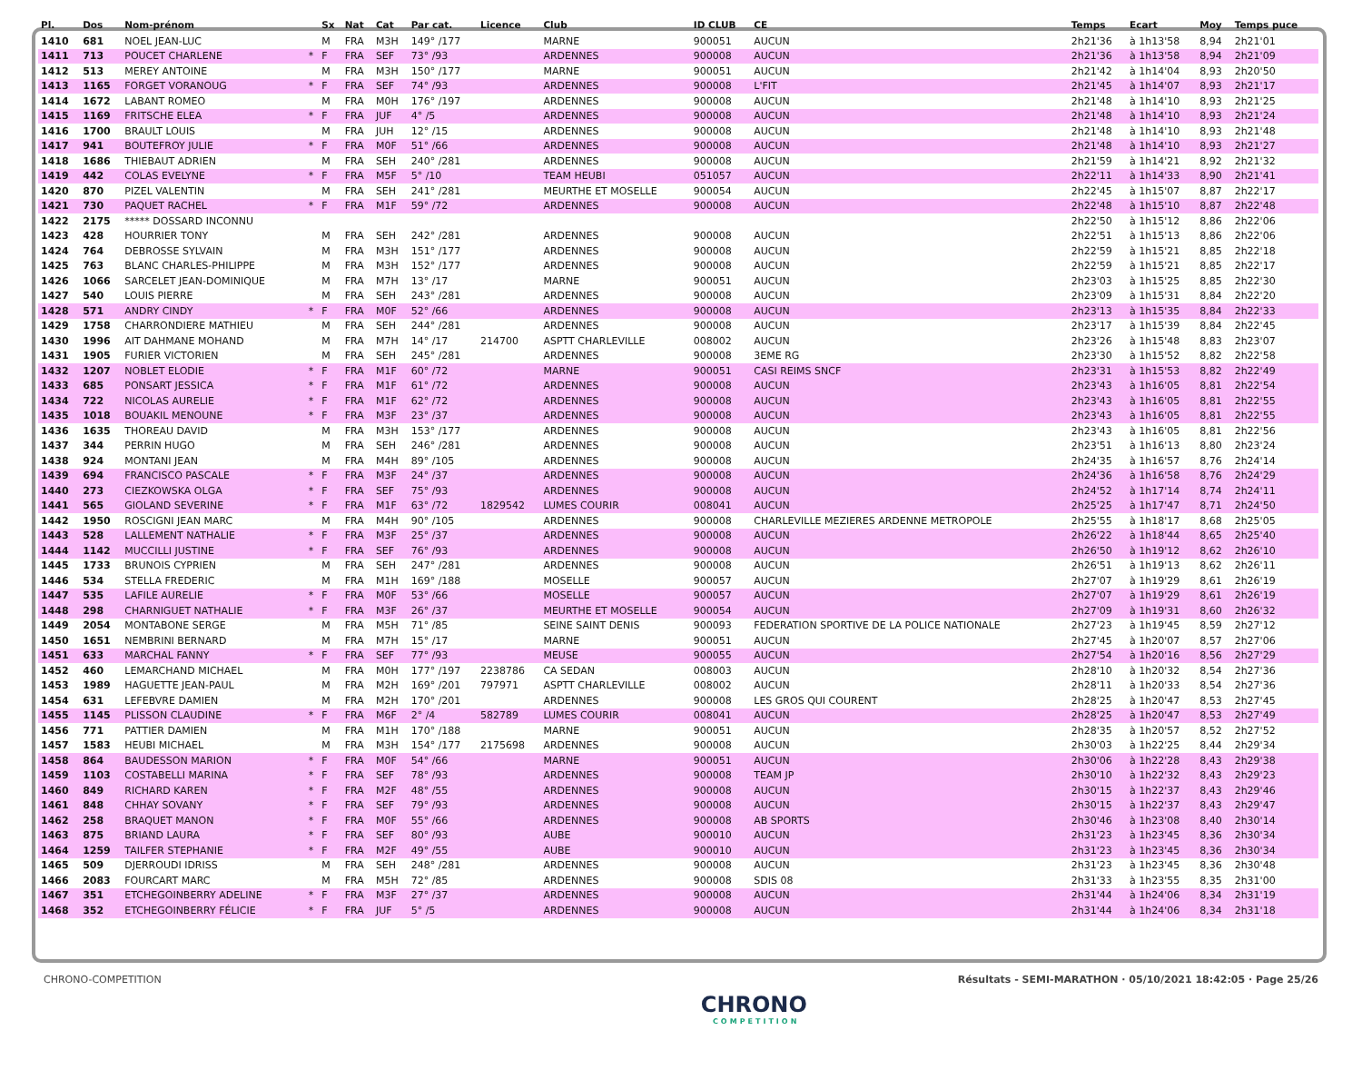| Pl. | Dos | Nom-prénom | | Sx | Nat | Cat | Par cat. | Licence | Club | ID CLUB | CE | Temps | Ecart | Moy | Temps puce |
| --- | --- | --- | --- | --- | --- | --- | --- | --- | --- | --- | --- | --- | --- | --- | --- |
| 1410 | 681 | NOEL JEAN-LUC | | M | FRA | M3H | 149° /177 | | MARNE | 900051 | AUCUN | 2h21'36 | à 1h13'58 | 8,94 | 2h21'01 |
| 1411 | 713 | POUCET CHARLENE | * | F | FRA | SEF | 73° /93 | | ARDENNES | 900008 | AUCUN | 2h21'36 | à 1h13'58 | 8,94 | 2h21'09 |
| 1412 | 513 | MEREY ANTOINE | | M | FRA | M3H | 150° /177 | | MARNE | 900051 | AUCUN | 2h21'42 | à 1h14'04 | 8,93 | 2h20'50 |
| 1413 | 1165 | FORGET VORANOUG | * | F | FRA | SEF | 74° /93 | | ARDENNES | 900008 | L'FIT | 2h21'45 | à 1h14'07 | 8,93 | 2h21'17 |
| 1414 | 1672 | LABANT ROMEO | | M | FRA | M0H | 176° /197 | | ARDENNES | 900008 | AUCUN | 2h21'48 | à 1h14'10 | 8,93 | 2h21'25 |
| 1415 | 1169 | FRITSCHE ELEA | * | F | FRA | JUF | 4° /5 | | ARDENNES | 900008 | AUCUN | 2h21'48 | à 1h14'10 | 8,93 | 2h21'24 |
| 1416 | 1700 | BRAULT LOUIS | | M | FRA | JUH | 12° /15 | | ARDENNES | 900008 | AUCUN | 2h21'48 | à 1h14'10 | 8,93 | 2h21'48 |
| 1417 | 941 | BOUTEFROY JULIE | * | F | FRA | M0F | 51° /66 | | ARDENNES | 900008 | AUCUN | 2h21'48 | à 1h14'10 | 8,93 | 2h21'27 |
| 1418 | 1686 | THIEBAUT ADRIEN | | M | FRA | SEH | 240° /281 | | ARDENNES | 900008 | AUCUN | 2h21'59 | à 1h14'21 | 8,92 | 2h21'32 |
| 1419 | 442 | COLAS EVELYNE | * | F | FRA | M5F | 5° /10 | | TEAM HEUBI | 051057 | AUCUN | 2h22'11 | à 1h14'33 | 8,90 | 2h21'41 |
| 1420 | 870 | PIZEL VALENTIN | | M | FRA | SEH | 241° /281 | | MEURTHE ET MOSELLE | 900054 | AUCUN | 2h22'45 | à 1h15'07 | 8,87 | 2h22'17 |
| 1421 | 730 | PAQUET RACHEL | * | F | FRA | M1F | 59° /72 | | ARDENNES | 900008 | AUCUN | 2h22'48 | à 1h15'10 | 8,87 | 2h22'48 |
| 1422 | 2175 | ***** DOSSARD INCONNU | | | | | | | | | | 2h22'50 | à 1h15'12 | 8,86 | 2h22'06 |
| 1423 | 428 | HOURRIER TONY | | M | FRA | SEH | 242° /281 | | ARDENNES | 900008 | AUCUN | 2h22'51 | à 1h15'13 | 8,86 | 2h22'06 |
| 1424 | 764 | DEBROSSE SYLVAIN | | M | FRA | M3H | 151° /177 | | ARDENNES | 900008 | AUCUN | 2h22'59 | à 1h15'21 | 8,85 | 2h22'18 |
| 1425 | 763 | BLANC CHARLES-PHILIPPE | | M | FRA | M3H | 152° /177 | | ARDENNES | 900008 | AUCUN | 2h22'59 | à 1h15'21 | 8,85 | 2h22'17 |
| 1426 | 1066 | SARCELET JEAN-DOMINIQUE | | M | FRA | M7H | 13° /17 | | MARNE | 900051 | AUCUN | 2h23'03 | à 1h15'25 | 8,85 | 2h22'30 |
| 1427 | 540 | LOUIS PIERRE | | M | FRA | SEH | 243° /281 | | ARDENNES | 900008 | AUCUN | 2h23'09 | à 1h15'31 | 8,84 | 2h22'20 |
| 1428 | 571 | ANDRY CINDY | * | F | FRA | M0F | 52° /66 | | ARDENNES | 900008 | AUCUN | 2h23'13 | à 1h15'35 | 8,84 | 2h22'33 |
| 1429 | 1758 | CHARRONDIERE MATHIEU | | M | FRA | SEH | 244° /281 | | ARDENNES | 900008 | AUCUN | 2h23'17 | à 1h15'39 | 8,84 | 2h22'45 |
| 1430 | 1996 | AIT DAHMANE MOHAND | | M | FRA | M7H | 14° /17 | 214700 | ASPTT CHARLEVILLE | 008002 | AUCUN | 2h23'26 | à 1h15'48 | 8,83 | 2h23'07 |
| 1431 | 1905 | FURIER VICTORIEN | | M | FRA | SEH | 245° /281 | | ARDENNES | 900008 | 3EME RG | 2h23'30 | à 1h15'52 | 8,82 | 2h22'58 |
| 1432 | 1207 | NOBLET ELODIE | * | F | FRA | M1F | 60° /72 | | MARNE | 900051 | CASI REIMS SNCF | 2h23'31 | à 1h15'53 | 8,82 | 2h22'49 |
| 1433 | 685 | PONSART JESSICA | * | F | FRA | M1F | 61° /72 | | ARDENNES | 900008 | AUCUN | 2h23'43 | à 1h16'05 | 8,81 | 2h22'54 |
| 1434 | 722 | NICOLAS AURELIE | * | F | FRA | M1F | 62° /72 | | ARDENNES | 900008 | AUCUN | 2h23'43 | à 1h16'05 | 8,81 | 2h22'55 |
| 1435 | 1018 | BOUAKIL MENOUNE | * | F | FRA | M3F | 23° /37 | | ARDENNES | 900008 | AUCUN | 2h23'43 | à 1h16'05 | 8,81 | 2h22'55 |
| 1436 | 1635 | THOREAU DAVID | | M | FRA | M3H | 153° /177 | | ARDENNES | 900008 | AUCUN | 2h23'43 | à 1h16'05 | 8,81 | 2h22'56 |
| 1437 | 344 | PERRIN HUGO | | M | FRA | SEH | 246° /281 | | ARDENNES | 900008 | AUCUN | 2h23'51 | à 1h16'13 | 8,80 | 2h23'24 |
| 1438 | 924 | MONTANI JEAN | | M | FRA | M4H | 89° /105 | | ARDENNES | 900008 | AUCUN | 2h24'35 | à 1h16'57 | 8,76 | 2h24'14 |
| 1439 | 694 | FRANCISCO PASCALE | * | F | FRA | M3F | 24° /37 | | ARDENNES | 900008 | AUCUN | 2h24'36 | à 1h16'58 | 8,76 | 2h24'29 |
| 1440 | 273 | CIEZKOWSKA OLGA | * | F | FRA | SEF | 75° /93 | | ARDENNES | 900008 | AUCUN | 2h24'52 | à 1h17'14 | 8,74 | 2h24'11 |
| 1441 | 565 | GIOLAND SEVERINE | * | F | FRA | M1F | 63° /72 | 1829542 | LUMES COURIR | 008041 | AUCUN | 2h25'25 | à 1h17'47 | 8,71 | 2h24'50 |
| 1442 | 1950 | ROSCIGNI JEAN MARC | | M | FRA | M4H | 90° /105 | | ARDENNES | 900008 | CHARLEVILLE MEZIERES ARDENNE METROPOLE | 2h25'55 | à 1h18'17 | 8,68 | 2h25'05 |
| 1443 | 528 | LALLEMENT NATHALIE | * | F | FRA | M3F | 25° /37 | | ARDENNES | 900008 | AUCUN | 2h26'22 | à 1h18'44 | 8,65 | 2h25'40 |
| 1444 | 1142 | MUCCILLI JUSTINE | * | F | FRA | SEF | 76° /93 | | ARDENNES | 900008 | AUCUN | 2h26'50 | à 1h19'12 | 8,62 | 2h26'10 |
| 1445 | 1733 | BRUNOIS CYPRIEN | | M | FRA | SEH | 247° /281 | | ARDENNES | 900008 | AUCUN | 2h26'51 | à 1h19'13 | 8,62 | 2h26'11 |
| 1446 | 534 | STELLA FREDERIC | | M | FRA | M1H | 169° /188 | | MOSELLE | 900057 | AUCUN | 2h27'07 | à 1h19'29 | 8,61 | 2h26'19 |
| 1447 | 535 | LAFILE AURELIE | * | F | FRA | M0F | 53° /66 | | MOSELLE | 900057 | AUCUN | 2h27'07 | à 1h19'29 | 8,61 | 2h26'19 |
| 1448 | 298 | CHARNIGUET NATHALIE | * | F | FRA | M3F | 26° /37 | | MEURTHE ET MOSELLE | 900054 | AUCUN | 2h27'09 | à 1h19'31 | 8,60 | 2h26'32 |
| 1449 | 2054 | MONTABONE SERGE | | M | FRA | M5H | 71° /85 | | SEINE SAINT DENIS | 900093 | FEDERATION SPORTIVE DE LA POLICE NATIONALE | 2h27'23 | à 1h19'45 | 8,59 | 2h27'12 |
| 1450 | 1651 | NEMBRINI BERNARD | | M | FRA | M7H | 15° /17 | | MARNE | 900051 | AUCUN | 2h27'45 | à 1h20'07 | 8,57 | 2h27'06 |
| 1451 | 633 | MARCHAL FANNY | * | F | FRA | SEF | 77° /93 | | MEUSE | 900055 | AUCUN | 2h27'54 | à 1h20'16 | 8,56 | 2h27'29 |
| 1452 | 460 | LEMARCHAND MICHAEL | | M | FRA | M0H | 177° /197 | 2238786 | CA SEDAN | 008003 | AUCUN | 2h28'10 | à 1h20'32 | 8,54 | 2h27'36 |
| 1453 | 1989 | HAGUETTE JEAN-PAUL | | M | FRA | M2H | 169° /201 | 797971 | ASPTT CHARLEVILLE | 008002 | AUCUN | 2h28'11 | à 1h20'33 | 8,54 | 2h27'36 |
| 1454 | 631 | LEFEBVRE DAMIEN | | M | FRA | M2H | 170° /201 | | ARDENNES | 900008 | LES GROS QUI COURENT | 2h28'25 | à 1h20'47 | 8,53 | 2h27'45 |
| 1455 | 1145 | PLISSON CLAUDINE | * | F | FRA | M6F | 2° /4 | 582789 | LUMES COURIR | 008041 | AUCUN | 2h28'25 | à 1h20'47 | 8,53 | 2h27'49 |
| 1456 | 771 | PATTIER DAMIEN | | M | FRA | M1H | 170° /188 | | MARNE | 900051 | AUCUN | 2h28'35 | à 1h20'57 | 8,52 | 2h27'52 |
| 1457 | 1583 | HEUBI MICHAEL | | M | FRA | M3H | 154° /177 | 2175698 | ARDENNES | 900008 | AUCUN | 2h30'03 | à 1h22'25 | 8,44 | 2h29'34 |
| 1458 | 864 | BAUDESSON MARION | * | F | FRA | M0F | 54° /66 | | MARNE | 900051 | AUCUN | 2h30'06 | à 1h22'28 | 8,43 | 2h29'38 |
| 1459 | 1103 | COSTABELLI MARINA | * | F | FRA | SEF | 78° /93 | | ARDENNES | 900008 | TEAM JP | 2h30'10 | à 1h22'32 | 8,43 | 2h29'23 |
| 1460 | 849 | RICHARD KAREN | * | F | FRA | M2F | 48° /55 | | ARDENNES | 900008 | AUCUN | 2h30'15 | à 1h22'37 | 8,43 | 2h29'46 |
| 1461 | 848 | CHHAY SOVANY | * | F | FRA | SEF | 79° /93 | | ARDENNES | 900008 | AUCUN | 2h30'15 | à 1h22'37 | 8,43 | 2h29'47 |
| 1462 | 258 | BRAQUET MANON | * | F | FRA | M0F | 55° /66 | | ARDENNES | 900008 | AB SPORTS | 2h30'46 | à 1h23'08 | 8,40 | 2h30'14 |
| 1463 | 875 | BRIAND LAURA | * | F | FRA | SEF | 80° /93 | | AUBE | 900010 | AUCUN | 2h31'23 | à 1h23'45 | 8,36 | 2h30'34 |
| 1464 | 1259 | TAILFER STEPHANIE | * | F | FRA | M2F | 49° /55 | | AUBE | 900010 | AUCUN | 2h31'23 | à 1h23'45 | 8,36 | 2h30'34 |
| 1465 | 509 | DJERROUDI IDRISS | | M | FRA | SEH | 248° /281 | | ARDENNES | 900008 | AUCUN | 2h31'23 | à 1h23'45 | 8,36 | 2h30'48 |
| 1466 | 2083 | FOURCART MARC | | M | FRA | M5H | 72° /85 | | ARDENNES | 900008 | SDIS 08 | 2h31'33 | à 1h23'55 | 8,35 | 2h31'00 |
| 1467 | 351 | ETCHEGOINBERRY ADELINE | * | F | FRA | M3F | 27° /37 | | ARDENNES | 900008 | AUCUN | 2h31'44 | à 1h24'06 | 8,34 | 2h31'19 |
| 1468 | 352 | ETCHEGOINBERRY FÉLICIE | * | F | FRA | JUF | 5° /5 | | ARDENNES | 900008 | AUCUN | 2h31'44 | à 1h24'06 | 8,34 | 2h31'18 |
CHRONO-COMPETITION Résultats - SEMI-MARATHON · 05/10/2021 18:42:05 · Page 25/26
CHRONO
COMPETITION